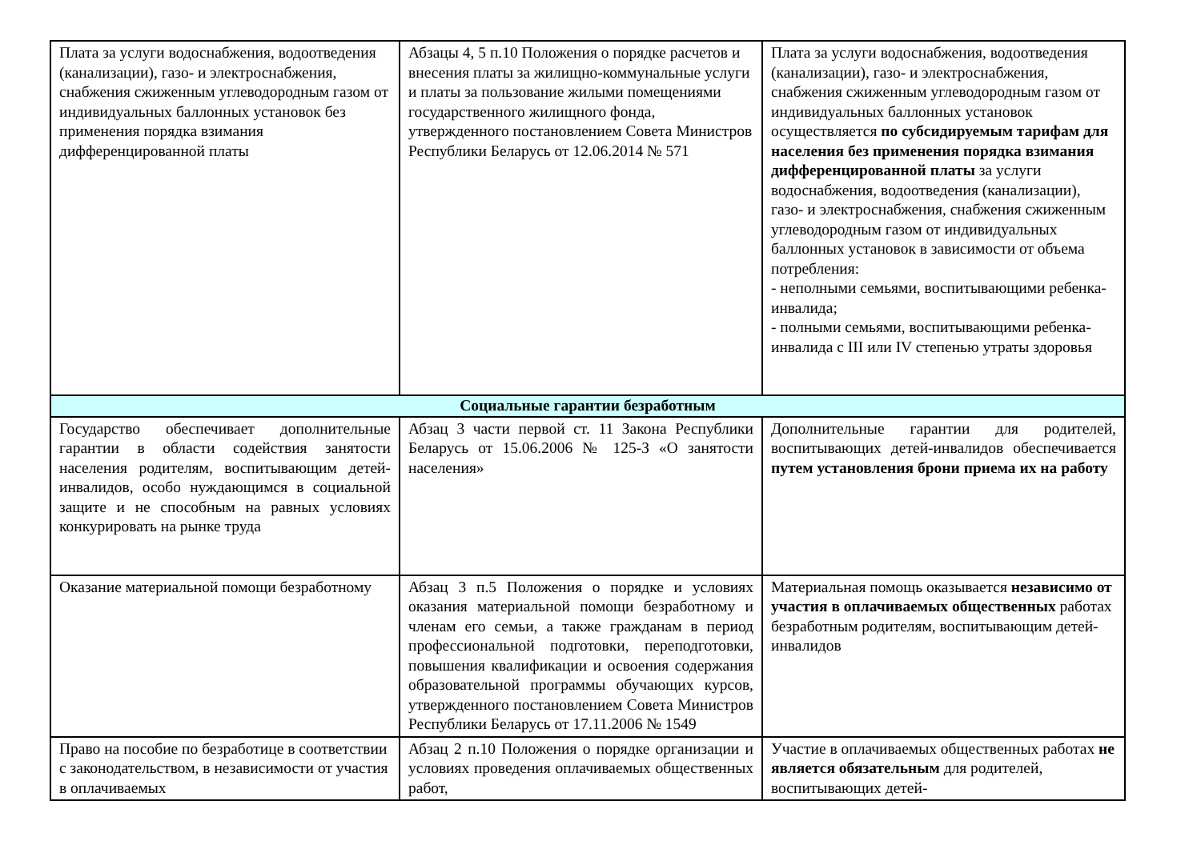| Плата за услуги водоснабжения, водоотведения (канализации), газо- и электроснабжения, снабжения сжиженным углеводородным газом от индивидуальных баллонных установок без применения порядка взимания дифференцированной платы | Абзацы 4, 5 п.10 Положения о порядке расчетов и внесения платы за жилищно-коммунальные услуги и платы за пользование жилыми помещениями государственного жилищного фонда, утвержденного постановлением Совета Министров Республики Беларусь от 12.06.2014 № 571 | Плата за услуги водоснабжения, водоотведения (канализации), газо- и электроснабжения, снабжения сжиженным углеводородным газом от индивидуальных баллонных установок осуществляется по субсидируемым тарифам для населения без применения порядка взимания дифференцированной платы за услуги водоснабжения, водоотведения (канализации), газо- и электроснабжения, снабжения сжиженным углеводородным газом от индивидуальных баллонных установок в зависимости от объема потребления: - неполными семьями, воспитывающими ребенка-инвалида; - полными семьями, воспитывающими ребенка-инвалида с III или IV степенью утраты здоровья |
| Социальные гарантии безработным | | |
| Государство обеспечивает дополнительные гарантии в области содействия занятости населения родителям, воспитывающим детей-инвалидов, особо нуждающимся в социальной защите и не способным на равных условиях конкурировать на рынке труда | Абзац 3 части первой ст. 11 Закона Республики Беларусь от 15.06.2006 № 125-З «О занятости населения» | Дополнительные гарантии для родителей, воспитывающих детей-инвалидов обеспечивается путем установления брони приема их на работу |
| Оказание материальной помощи безработному | Абзац 3 п.5 Положения о порядке и условиях оказания материальной помощи безработному и членам его семьи, а также гражданам в период профессиональной подготовки, переподготовки, повышения квалификации и освоения содержания образовательной программы обучающих курсов, утвержденного постановлением Совета Министров Республики Беларусь от 17.11.2006 № 1549 | Материальная помощь оказывается независимо от участия в оплачиваемых общественных работах безработным родителям, воспитывающим детей-инвалидов |
| Право на пособие по безработице в соответствии с законодательством, в независимости от участия в оплачиваемых | Абзац 2 п.10 Положения о порядке организации и условиях проведения оплачиваемых общественных работ, | Участие в оплачиваемых общественных работах не является обязательным для родителей, воспитывающих детей- |